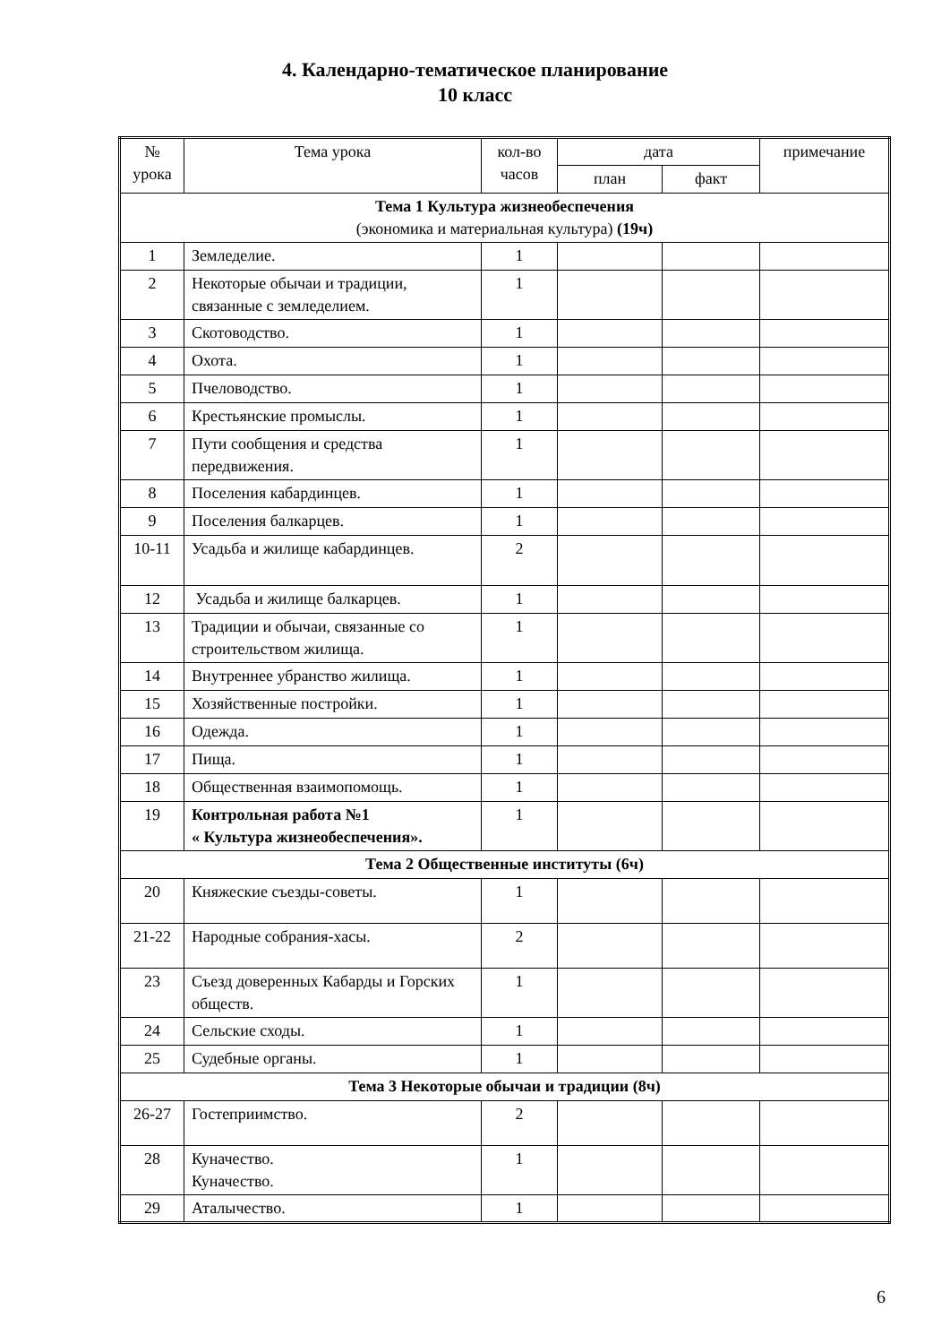4. Календарно-тематическое планирование
10 класс
| № урока | Тема урока | кол-во часов | дата | | примечание |
| --- | --- | --- | --- | --- | --- |
| | | | план | факт | |
| Тема 1 Культура жизнеобеспечения (экономика и материальная культура) (19ч) | | | | | |
| 1 | Земледелие. | 1 | | | |
| 2 | Некоторые обычаи и традиции, связанные с земледелием. | 1 | | | |
| 3 | Скотоводство. | 1 | | | |
| 4 | Охота. | 1 | | | |
| 5 | Пчеловодство. | 1 | | | |
| 6 | Крестьянские промыслы. | 1 | | | |
| 7 | Пути сообщения и средства передвижения. | 1 | | | |
| 8 | Поселения кабардинцев. | 1 | | | |
| 9 | Поселения балкарцев. | 1 | | | |
| 10-11 | Усадьба и жилище кабардинцев. | 2 | | | |
| 12 | Усадьба и жилище балкарцев. | 1 | | | |
| 13 | Традиции и обычаи, связанные со строительством жилища. | 1 | | | |
| 14 | Внутреннее убранство жилища. | 1 | | | |
| 15 | Хозяйственные постройки. | 1 | | | |
| 16 | Одежда. | 1 | | | |
| 17 | Пища. | 1 | | | |
| 18 | Общественная взаимопомощь. | 1 | | | |
| 19 | Контрольная работа №1 « Культура жизнеобеспечения». | 1 | | | |
| Тема 2 Общественные институты (6ч) | | | | | |
| 20 | Княжеские съезды-советы. | 1 | | | |
| 21-22 | Народные собрания-хасы. | 2 | | | |
| 23 | Съезд доверенных Кабарды и Горских обществ. | 1 | | | |
| 24 | Сельские сходы. | 1 | | | |
| 25 | Судебные органы. | 1 | | | |
| Тема 3 Некоторые обычаи и традиции (8ч) | | | | | |
| 26-27 | Гостеприимство. | 2 | | | |
| 28 | Куначество. Куначество. | 1 | | | |
| 29 | Аталычество. | 1 | | | |
6